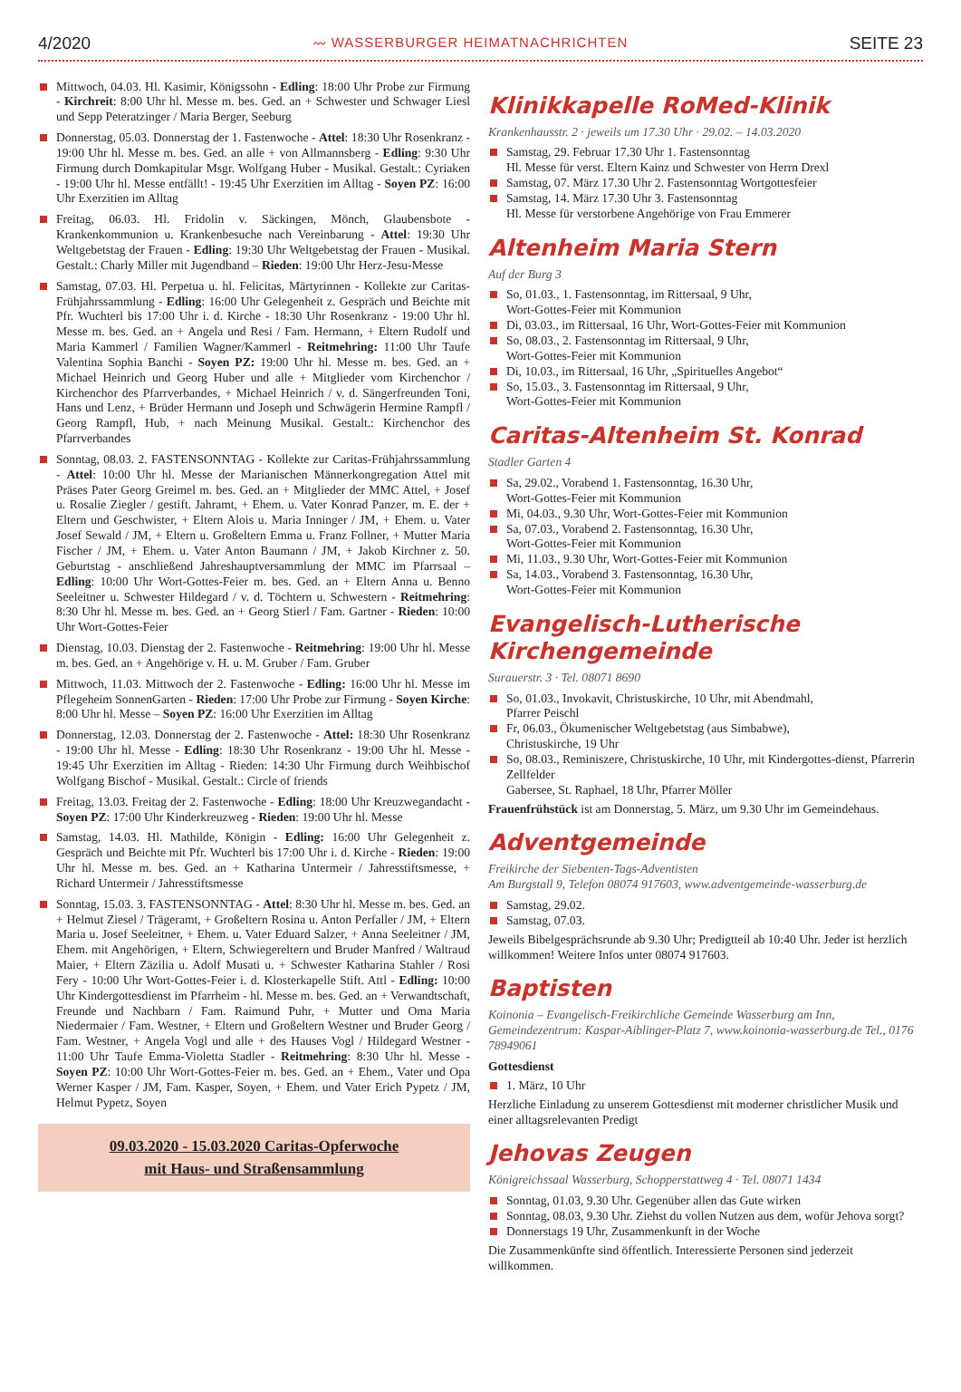4/2020 〰 WASSERBURGER HEIMATNACHRICHTEN SEITE 23
Mittwoch, 04.03. Hl. Kasimir, Königssohn - Edling: 18:00 Uhr Probe zur Firmung - Kirchreit: 8:00 Uhr hl. Messe m. bes. Ged. an + Schwester und Schwager Liesl und Sepp Peteratzinger / Maria Berger, Seeburg
Donnerstag, 05.03. Donnerstag der 1. Fastenwoche - Attel: 18:30 Uhr Rosenkranz - 19:00 Uhr hl. Messe m. bes. Ged. an alle + von Allmannsberg - Edling: 9:30 Uhr Firmung durch Domkapitular Msgr. Wolfgang Huber - Musikal. Gestalt.: Cyriaken - 19:00 Uhr hl. Messe entfällt! - 19:45 Uhr Exerzitien im Alltag - Soyen PZ: 16:00 Uhr Exerzitien im Alltag
Freitag, 06.03. Hl. Fridolin v. Säckingen, Mönch, Glaubensbote - Krankenkommunion u. Krankenbesuche nach Vereinbarung - Attel: 19:30 Uhr Weltgebetstag der Frauen - Edling: 19:30 Uhr Weltgebetstag der Frauen - Musikal. Gestalt.: Charly Miller mit Jugendband – Rieden: 19:00 Uhr Herz-Jesu-Messe
Samstag, 07.03. Hl. Perpetua u. hl. Felicitas, Märtyrinnen - Kollekte zur Caritas-Frühjahrssammlung - Edling: 16:00 Uhr Gelegenheit z. Gespräch und Beichte mit Pfr. Wuchterl bis 17:00 Uhr i. d. Kirche - 18:30 Uhr Rosenkranz - 19:00 Uhr hl. Messe m. bes. Ged. an + Angela und Resi / Fam. Hermann, + Eltern Rudolf und Maria Kammerl / Familien Wagner/Kammerl - Reitmehring: 11:00 Uhr Taufe Valentina Sophia Banchi - Soyen PZ: 19:00 Uhr hl. Messe m. bes. Ged. an + Michael Heinrich und Georg Huber und alle + Mitglieder vom Kirchenchor / Kirchenchor des Pfarrverbandes, + Michael Heinrich / v. d. Sängerfreunden Toni, Hans und Lenz, + Brüder Hermann und Joseph und Schwägerin Hermine Rampfl / Georg Rampfl, Hub, + nach Meinung Musikal. Gestalt.: Kirchenchor des Pfarrverbandes
Sonntag, 08.03. 2. FASTENSONNTAG - Kollekte zur Caritas-Frühjahrssammlung - Attel: 10:00 Uhr hl. Messe der Marianischen Männerkongregation Attel mit Präses Pater Georg Greimel m. bes. Ged. an + Mitglieder der MMC Attel, + Josef u. Rosalie Ziegler / gestift. Jahramt, + Ehem. u. Vater Konrad Panzer, m. E. der + Eltern und Geschwister, + Eltern Alois u. Maria Inninger / JM, + Ehem. u. Vater Josef Sewald / JM, + Eltern u. Großeltern Emma u. Franz Follner, + Mutter Maria Fischer / JM, + Ehem. u. Vater Anton Baumann / JM, + Jakob Kirchner z. 50. Geburtstag - anschließend Jahreshauptversammlung der MMC im Pfarrsaal – Edling: 10:00 Uhr Wort-Gottes-Feier m. bes. Ged. an + Eltern Anna u. Benno Seeleitner u. Schwester Hildegard / v. d. Töchtern u. Schwestern - Reitmehring: 8:30 Uhr hl. Messe m. bes. Ged. an + Georg Stierl / Fam. Gartner - Rieden: 10:00 Uhr Wort-Gottes-Feier
Dienstag, 10.03. Dienstag der 2. Fastenwoche - Reitmehring: 19:00 Uhr hl. Messe m. bes. Ged. an + Angehörige v. H. u. M. Gruber / Fam. Gruber
Mittwoch, 11.03. Mittwoch der 2. Fastenwoche - Edling: 16:00 Uhr hl. Messe im Pflegeheim SonnenGarten - Rieden: 17:00 Uhr Probe zur Firmung - Soyen Kirche: 8:00 Uhr hl. Messe – Soyen PZ: 16:00 Uhr Exerzitien im Alltag
Donnerstag, 12.03. Donnerstag der 2. Fastenwoche - Attel: 18:30 Uhr Rosenkranz - 19:00 Uhr hl. Messe - Edling: 18:30 Uhr Rosenkranz - 19:00 Uhr hl. Messe - 19:45 Uhr Exerzitien im Alltag - Rieden: 14:30 Uhr Firmung durch Weihbischof Wolfgang Bischof - Musikal. Gestalt.: Circle of friends
Freitag, 13.03. Freitag der 2. Fastenwoche - Edling: 18:00 Uhr Kreuzwegandacht - Soyen PZ: 17:00 Uhr Kinderkreuzweg - Rieden: 19:00 Uhr hl. Messe
Samstag, 14.03. Hl. Mathilde, Königin - Edling: 16:00 Uhr Gelegenheit z. Gespräch und Beichte mit Pfr. Wuchterl bis 17:00 Uhr i. d. Kirche - Rieden: 19:00 Uhr hl. Messe m. bes. Ged. an + Katharina Untermeir / Jahresstiftsmesse, + Richard Untermeir / Jahresstiftsmesse
Sonntag, 15.03. 3. FASTENSONNTAG - Attel: 8:30 Uhr hl. Messe m. bes. Ged. an + Helmut Ziesel / Trägeramt, + Großeltern Rosina u. Anton Perfaller / JM, + Eltern Maria u. Josef Seeleitner, + Ehem. u. Vater Eduard Salzer, + Anna Seeleitner / JM, Ehem. mit Angehörigen, + Eltern, Schwiegereltern und Bruder Manfred / Waltraud Maier, + Eltern Zäzilia u. Adolf Musati u. + Schwester Katharina Stahler / Rosi Fery - 10:00 Uhr Wort-Gottes-Feier i. d. Klosterkapelle Stift. Attl - Edling: 10:00 Uhr Kindergottesdienst im Pfarrheim - hl. Messe m. bes. Ged. an + Verwandtschaft, Freunde und Nachbarn / Fam. Raimund Puhr, + Mutter und Oma Maria Niedermaier / Fam. Westner, + Eltern und Großeltern Westner und Bruder Georg / Fam. Westner, + Angela Vogl und alle + des Hauses Vogl / Hildegard Westner - 11:00 Uhr Taufe Emma-Violetta Stadler - Reitmehring: 8:30 Uhr hl. Messe - Soyen PZ: 10:00 Uhr Wort-Gottes-Feier m. bes. Ged. an + Ehem., Vater und Opa Werner Kasper / JM, Fam. Kasper, Soyen, + Ehem. und Vater Erich Pypetz / JM, Helmut Pypetz, Soyen
09.03.2020 - 15.03.2020 Caritas-Opferwoche
mit Haus- und Straßensammlung
Klinikkapelle RoMed-Klinik
Krankenhausstr. 2 · jeweils um 17.30 Uhr · 29.02. – 14.03.2020
Samstag, 29. Februar 17.30 Uhr 1. Fastensonntag
Hl. Messe für verst. Eltern Kainz und Schwester von Herrn Drexl
Samstag, 07. März 17.30 Uhr 2. Fastensonntag Wortgottesfeier
Samstag, 14. März 17.30 Uhr 3. Fastensonntag
Hl. Messe für verstorbene Angehörige von Frau Emmerer
Altenheim Maria Stern
Auf der Burg 3
So, 01.03., 1. Fastensonntag, im Rittersaal, 9 Uhr,
Wort-Gottes-Feier mit Kommunion
Di, 03.03., im Rittersaal, 16 Uhr, Wort-Gottes-Feier mit Kommunion
So, 08.03., 2. Fastensonntag im Rittersaal, 9 Uhr,
Wort-Gottes-Feier mit Kommunion
Di, 10.03., im Rittersaal, 16 Uhr, „Spirituelles Angebot“
So, 15.03., 3. Fastensonntag im Rittersaal, 9 Uhr,
Wort-Gottes-Feier mit Kommunion
Caritas-Altenheim St. Konrad
Stadler Garten 4
Sa, 29.02., Vorabend 1. Fastensonntag, 16.30 Uhr,
Wort-Gottes-Feier mit Kommunion
Mi, 04.03., 9.30 Uhr, Wort-Gottes-Feier mit Kommunion
Sa, 07.03., Vorabend 2. Fastensonntag, 16.30 Uhr,
Wort-Gottes-Feier mit Kommunion
Mi, 11.03., 9.30 Uhr, Wort-Gottes-Feier mit Kommunion
Sa, 14.03., Vorabend 3. Fastensonntag, 16.30 Uhr,
Wort-Gottes-Feier mit Kommunion
Evangelisch-Lutherische Kirchengemeinde
Surauerstr. 3 · Tel. 08071 8690
So, 01.03., Invokavit, Christuskirche, 10 Uhr, mit Abendmahl,
Pfarrer Peischl
Fr, 06.03., Ökumenischer Weltgebetstag (aus Simbabwe),
Christuskirche, 19 Uhr
So, 08.03., Reminiszere, Christuskirche, 10 Uhr, mit Kindergottes-dienst, Pfarrerin Zellfelder
Gabersee, St. Raphael, 18 Uhr, Pfarrer Möller
Frauenfrühstück ist am Donnerstag, 5. März, um 9.30 Uhr im Gemeindehaus.
Adventgemeinde
Freikirche der Siebenten-Tags-Adventisten
Am Burgstall 9, Telefon 08074 917603, www.adventgemeinde-wasserburg.de
Samstag, 29.02.
Samstag, 07.03.
Jeweils Bibelgesprächsrunde ab 9.30 Uhr; Predigtteil ab 10:40 Uhr. Jeder ist herzlich willkommen! Weitere Infos unter 08074 917603.
Baptisten
Koinonia – Evangelisch-Freikirchliche Gemeinde Wasserburg am Inn, Gemeindezentrum: Kaspar-Aiblinger-Platz 7, www.koinonia-wasserburg.de Tel., 0176 78949061
Gottesdienst
1. März, 10 Uhr
Herzliche Einladung zu unserem Gottesdienst mit moderner christlicher Musik und einer alltagsrelevanten Predigt
Jehovas Zeugen
Königreichssaal Wasserburg, Schopperstattweg 4 · Tel. 08071 1434
Sonntag, 01.03, 9.30 Uhr. Gegenüber allen das Gute wirken
Sonntag, 08.03, 9.30 Uhr. Ziehst du vollen Nutzen aus dem, wofür Jehova sorgt?
Donnerstags 19 Uhr, Zusammenkunft in der Woche
Die Zusammenkünfte sind öffentlich. Interessierte Personen sind jederzeit willkommen.